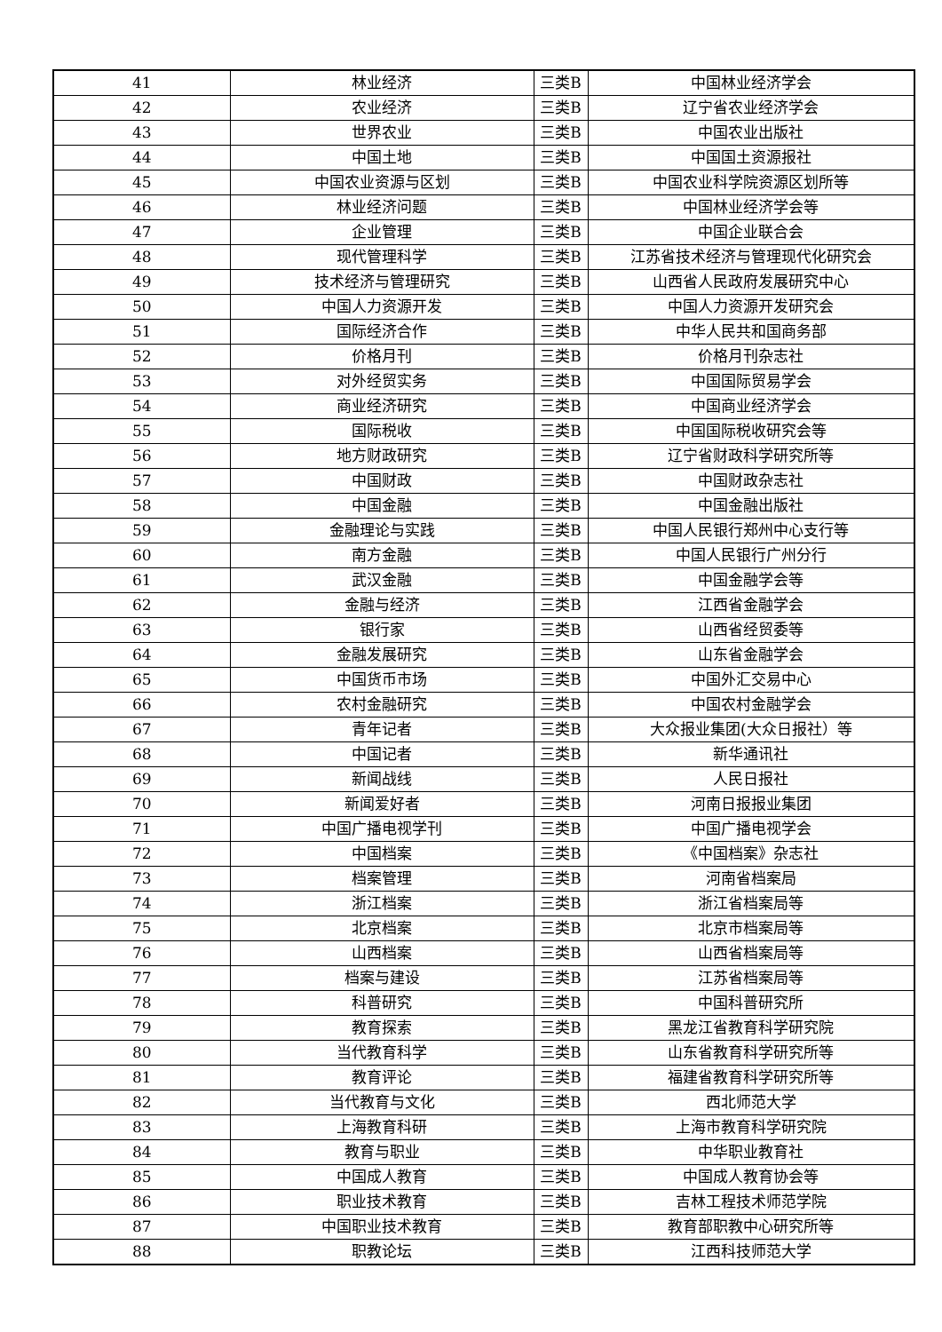| 41 | 林业经济 | 三类B | 中国林业经济学会 |
| 42 | 农业经济 | 三类B | 辽宁省农业经济学会 |
| 43 | 世界农业 | 三类B | 中国农业出版社 |
| 44 | 中国土地 | 三类B | 中国国土资源报社 |
| 45 | 中国农业资源与区划 | 三类B | 中国农业科学院资源区划所等 |
| 46 | 林业经济问题 | 三类B | 中国林业经济学会等 |
| 47 | 企业管理 | 三类B | 中国企业联合会 |
| 48 | 现代管理科学 | 三类B | 江苏省技术经济与管理现代化研究会 |
| 49 | 技术经济与管理研究 | 三类B | 山西省人民政府发展研究中心 |
| 50 | 中国人力资源开发 | 三类B | 中国人力资源开发研究会 |
| 51 | 国际经济合作 | 三类B | 中华人民共和国商务部 |
| 52 | 价格月刊 | 三类B | 价格月刊杂志社 |
| 53 | 对外经贸实务 | 三类B | 中国国际贸易学会 |
| 54 | 商业经济研究 | 三类B | 中国商业经济学会 |
| 55 | 国际税收 | 三类B | 中国国际税收研究会等 |
| 56 | 地方财政研究 | 三类B | 辽宁省财政科学研究所等 |
| 57 | 中国财政 | 三类B | 中国财政杂志社 |
| 58 | 中国金融 | 三类B | 中国金融出版社 |
| 59 | 金融理论与实践 | 三类B | 中国人民银行郑州中心支行等 |
| 60 | 南方金融 | 三类B | 中国人民银行广州分行 |
| 61 | 武汉金融 | 三类B | 中国金融学会等 |
| 62 | 金融与经济 | 三类B | 江西省金融学会 |
| 63 | 银行家 | 三类B | 山西省经贸委等 |
| 64 | 金融发展研究 | 三类B | 山东省金融学会 |
| 65 | 中国货币市场 | 三类B | 中国外汇交易中心 |
| 66 | 农村金融研究 | 三类B | 中国农村金融学会 |
| 67 | 青年记者 | 三类B | 大众报业集团(大众日报社）等 |
| 68 | 中国记者 | 三类B | 新华通讯社 |
| 69 | 新闻战线 | 三类B | 人民日报社 |
| 70 | 新闻爱好者 | 三类B | 河南日报报业集团 |
| 71 | 中国广播电视学刊 | 三类B | 中国广播电视学会 |
| 72 | 中国档案 | 三类B | 《中国档案》杂志社 |
| 73 | 档案管理 | 三类B | 河南省档案局 |
| 74 | 浙江档案 | 三类B | 浙江省档案局等 |
| 75 | 北京档案 | 三类B | 北京市档案局等 |
| 76 | 山西档案 | 三类B | 山西省档案局等 |
| 77 | 档案与建设 | 三类B | 江苏省档案局等 |
| 78 | 科普研究 | 三类B | 中国科普研究所 |
| 79 | 教育探索 | 三类B | 黑龙江省教育科学研究院 |
| 80 | 当代教育科学 | 三类B | 山东省教育科学研究所等 |
| 81 | 教育评论 | 三类B | 福建省教育科学研究所等 |
| 82 | 当代教育与文化 | 三类B | 西北师范大学 |
| 83 | 上海教育科研 | 三类B | 上海市教育科学研究院 |
| 84 | 教育与职业 | 三类B | 中华职业教育社 |
| 85 | 中国成人教育 | 三类B | 中国成人教育协会等 |
| 86 | 职业技术教育 | 三类B | 吉林工程技术师范学院 |
| 87 | 中国职业技术教育 | 三类B | 教育部职教中心研究所等 |
| 88 | 职教论坛 | 三类B | 江西科技师范大学 |